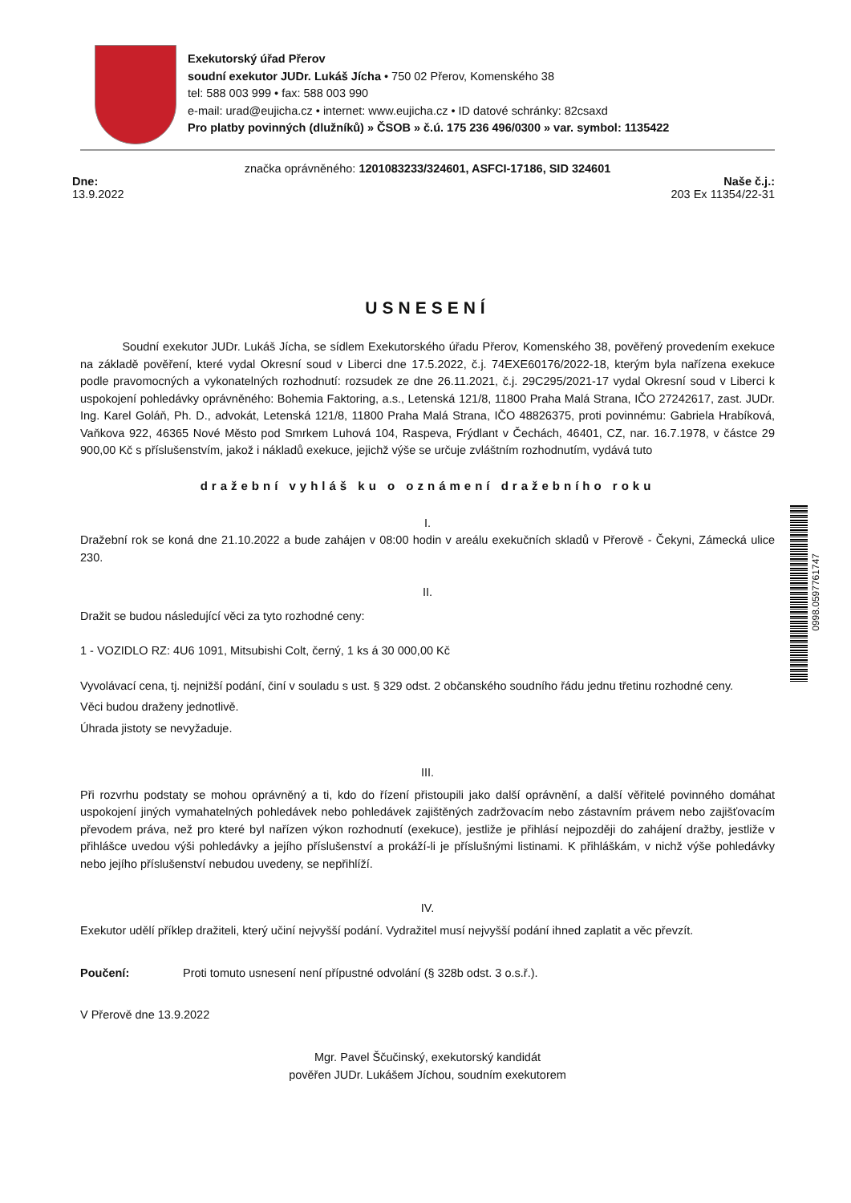Exekutorský úřad Přerov
soudní exekutor JUDr. Lukáš Jícha • 750 02 Přerov, Komenského 38
tel: 588 003 999 • fax: 588 003 990
e-mail: urad@eujicha.cz • internet: www.eujicha.cz • ID datové schránky: 82csaxd
Pro platby povinných (dlužníků) » ČSOB » č.ú. 175 236 496/0300 » var. symbol: 1135422
značka oprávněného: 1201083233/324601, ASFCI-17186, SID 324601
Dne:
13.9.2022
Naše č.j.:
203 Ex 11354/22-31
USNESENÍ
Soudní exekutor JUDr. Lukáš Jícha, se sídlem Exekutorského úřadu Přerov, Komenského 38, pověřený provedením exekuce na základě pověření, které vydal Okresní soud v Liberci dne 17.5.2022, č.j. 74EXE60176/2022-18, kterým byla nařízena exekuce podle pravomocných a vykonatelných rozhodnutí: rozsudek ze dne 26.11.2021, č.j. 29C295/2021-17 vydal Okresní soud v Liberci k uspokojení pohledávky oprávněného: Bohemia Faktoring, a.s., Letenská 121/8, 11800 Praha Malá Strana, IČO 27242617, zast. JUDr. Ing. Karel Goláň, Ph. D., advokát, Letenská 121/8, 11800 Praha Malá Strana, IČO 48826375, proti povinnému: Gabriela Hrabíková, Vaňkova 922, 46365 Nové Město pod Smrkem Luhová 104, Raspeva, Frýdlant v Čechách, 46401, CZ, nar. 16.7.1978, v částce 29 900,00 Kč s příslušenstvím, jakož i nákladů exekuce, jejichž výše se určuje zvláštním rozhodnutím, vydává tuto
dražební vyhláš ku o oznámení dražebního roku
I.
Dražební rok se koná dne 21.10.2022 a bude zahájen v 08:00 hodin v areálu exekučních skladů v Přerově - Čekyni, Zámecká ulice 230.
II.
Dražit se budou následující věci za tyto rozhodné ceny:
1 - VOZIDLO RZ: 4U6 1091, Mitsubishi Colt, černý, 1 ks á 30 000,00 Kč
Vyvolávací cena, tj. nejnižší podání, činí v souladu s ust. § 329 odst. 2 občanského soudního řádu jednu třetinu rozhodné ceny.
Věci budou draženy jednotlivě.
Úhrada jistoty se nevyžaduje.
III.
Při rozvrhu podstaty se mohou oprávněný a ti, kdo do řízení přistoupili jako další oprávnění, a další věřitelé povinného domáhat uspokojení jiných vymahatelných pohledávek nebo pohledávek zajištěných zadržovacím nebo zástavním právem nebo zajišťovacím převodem práva, než pro které byl nařízen výkon rozhodnutí (exekuce), jestliže je přihlásí nejpozději do zahájení dražby, jestliže v přihlášce uvedou výši pohledávky a jejího příslušenství a prokáží-li je příslušnými listinami. K přihláškám, v nichž výše pohledávky nebo jejího příslušenství nebudou uvedeny, se nepřihlíží.
IV.
Exekutor udělí příklep dražiteli, který učiní nejvyšší podání. Vydražitel musí nejvyšší podání ihned zaplatit a věc převzít.
Poučení: Proti tomuto usnesení není přípustné odvolání (§ 328b odst. 3 o.s.ř.).
V Přerově dne 13.9.2022
Mgr. Pavel Ščučinský, exekutorský kandidát
pověřen JUDr. Lukášem Jíchou, soudním exekutorem
0998.0597761747